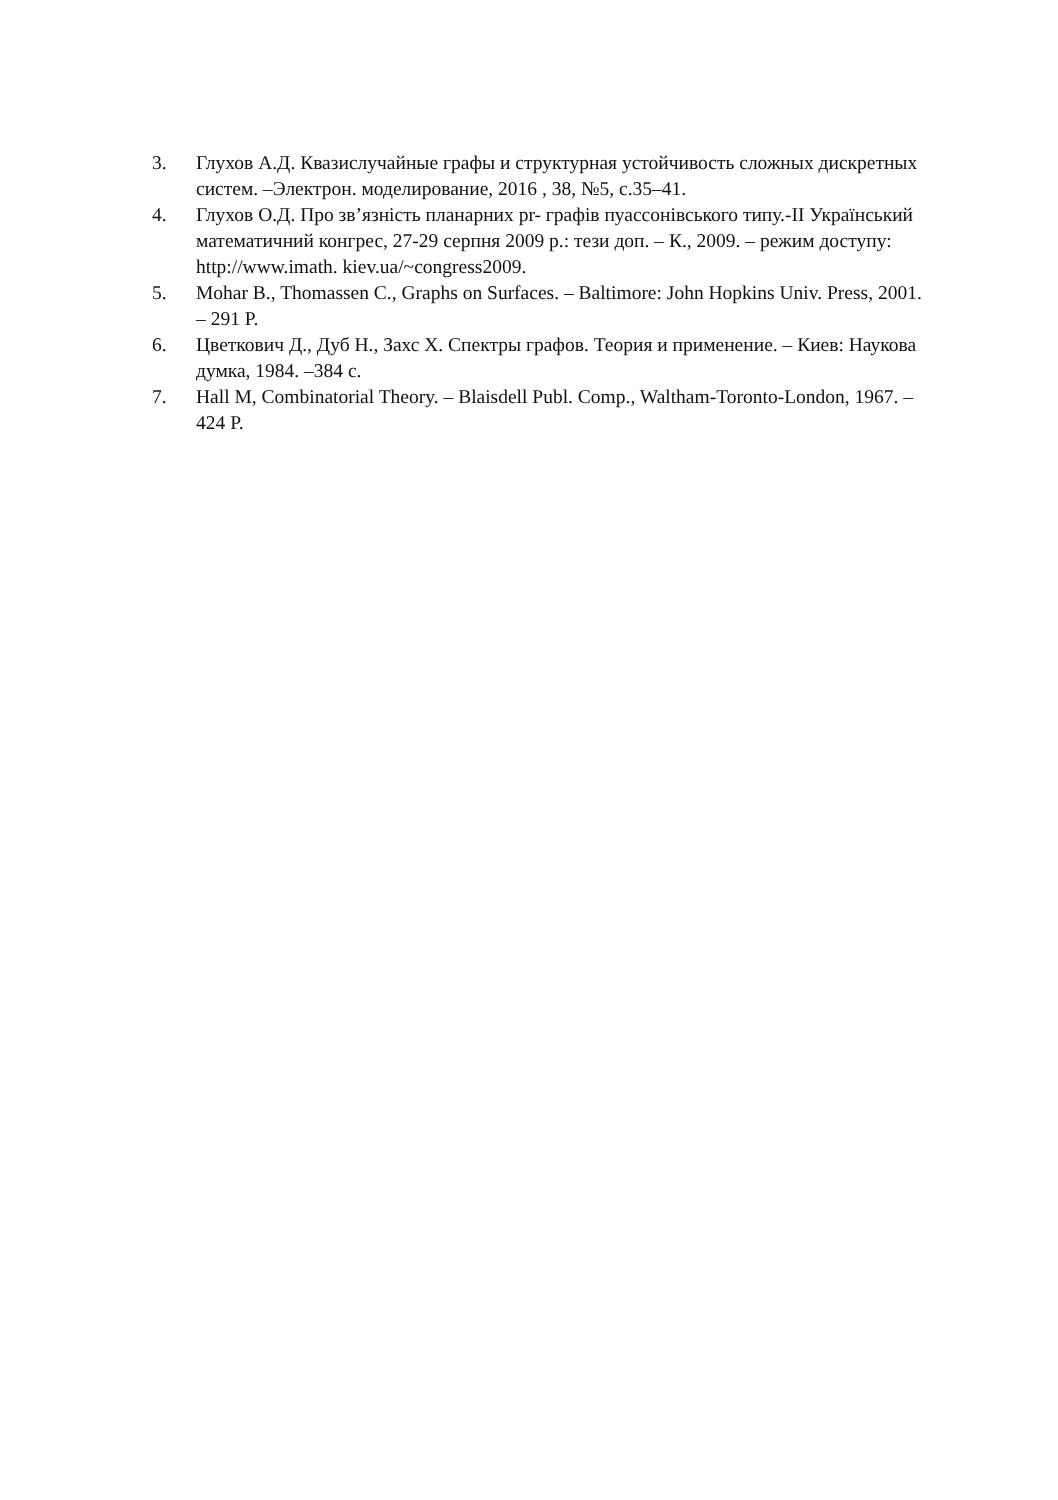3. Глухов А.Д. Квазислучайные графы и структурная устойчивость сложных дискретных систем. –Электрон. моделирование, 2016 , 38, №5, с.35–41.
4. Глухов О.Д. Про зв’язність планарних pr- графів пуассонівського типу.-ІІ Український математичний конгрес, 27-29 серпня 2009 р.: тези доп. – К., 2009. – режим доступу: http://www.imath. kiev.ua/~congress2009.
5. Mohar B., Thomassen C., Graphs on Surfaces. – Baltimore: John Hopkins Univ. Press, 2001. – 291 P.
6. Цветкович Д., Дуб Н., Захс Х. Спектры графов. Теория и применение. – Киев: Наукова думка, 1984. –384 с.
7. Hall M, Combinatorial Theory. – Blaisdell Publ. Comp., Waltham-Toronto-London, 1967. – 424 P.